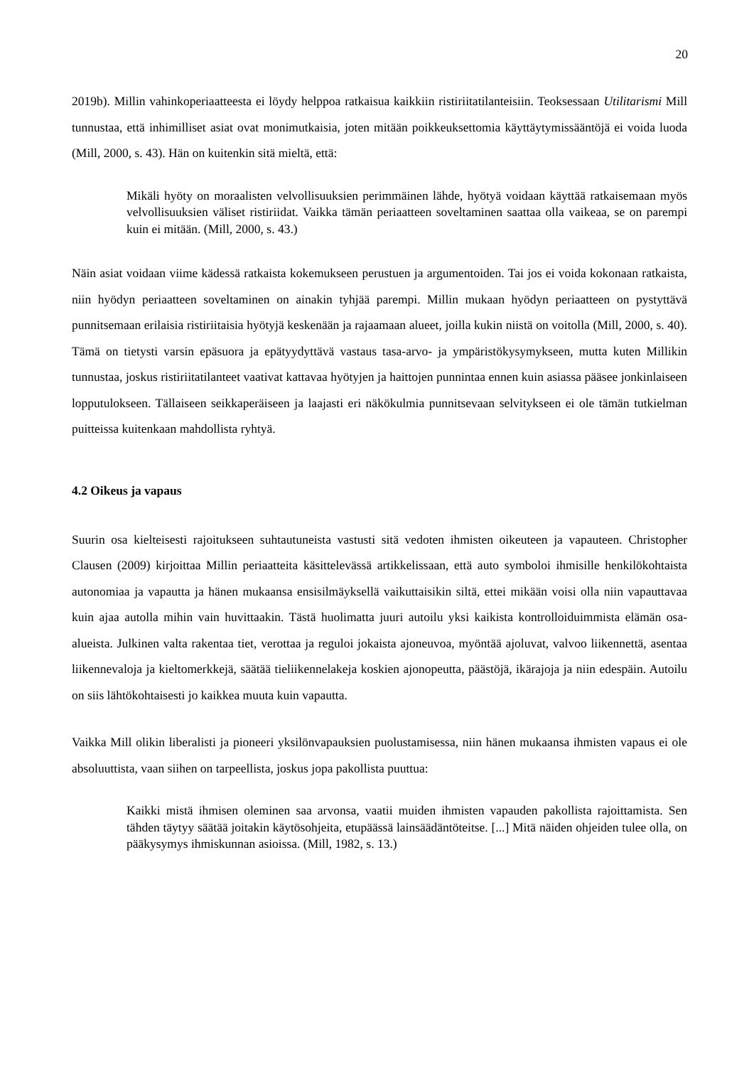20
2019b). Millin vahinkoperiaatteesta ei löydy helppoa ratkaisua kaikkiin ristiriitatilanteisiin. Teoksessaan Utilitarismi Mill tunnustaa, että inhimilliset asiat ovat monimutkaisia, joten mitään poikkeuksettomia käyttäytymissääntöjä ei voida luoda (Mill, 2000, s. 43). Hän on kuitenkin sitä mieltä, että:
Mikäli hyöty on moraalisten velvollisuuksien perimmäinen lähde, hyötyä voidaan käyttää ratkaisemaan myös velvollisuuksien väliset ristiriidat. Vaikka tämän periaatteen soveltaminen saattaa olla vaikeaa, se on parempi kuin ei mitään. (Mill, 2000, s. 43.)
Näin asiat voidaan viime kädessä ratkaista kokemukseen perustuen ja argumentoiden. Tai jos ei voida kokonaan ratkaista, niin hyödyn periaatteen soveltaminen on ainakin tyhjää parempi. Millin mukaan hyödyn periaatteen on pystyttävä punnitsemaan erilaisia ristiriitaisia hyötyjä keskenään ja rajaamaan alueet, joilla kukin niistä on voitolla (Mill, 2000, s. 40). Tämä on tietysti varsin epäsuora ja epätyydyttävä vastaus tasa-arvo- ja ympäristökysymykseen, mutta kuten Millikin tunnustaa, joskus ristiriitatilanteet vaativat kattavaa hyötyjen ja haittojen punnintaa ennen kuin asiassa pääsee jonkinlaiseen lopputulokseen. Tällaiseen seikkaperäiseen ja laajasti eri näkökulmia punnitsevaan selvitykseen ei ole tämän tutkielman puitteissa kuitenkaan mahdollista ryhtyä.
4.2 Oikeus ja vapaus
Suurin osa kielteisesti rajoitukseen suhtautuneista vastusti sitä vedoten ihmisten oikeuteen ja vapauteen. Christopher Clausen (2009) kirjoittaa Millin periaatteita käsittelevässä artikkelissaan, että auto symboloi ihmisille henkilökohtaista autonomiaa ja vapautta ja hänen mukaansa ensisilmäyksellä vaikuttaisikin siltä, ettei mikään voisi olla niin vapauttavaa kuin ajaa autolla mihin vain huvittaakin. Tästä huolimatta juuri autoilu yksi kaikista kontrolloiduimmista elämän osa-alueista. Julkinen valta rakentaa tiet, verottaa ja reguloi jokaista ajoneuvoa, myöntää ajoluvat, valvoo liikennettä, asentaa liikennevaloja ja kieltomerkkejä, säätää tieliikennelakeja koskien ajonopeutta, päästöjä, ikärajoja ja niin edespäin. Autoilu on siis lähtökohtaisesti jo kaikkea muuta kuin vapautta.
Vaikka Mill olikin liberalisti ja pioneeri yksilönvapauksien puolustamisessa, niin hänen mukaansa ihmisten vapaus ei ole absoluuttista, vaan siihen on tarpeellista, joskus jopa pakollista puuttua:
Kaikki mistä ihmisen oleminen saa arvonsa, vaatii muiden ihmisten vapauden pakollista rajoittamista. Sen tähden täytyy säätää joitakin käytösohjeita, etupäässä lainsäädäntöteitse. [...] Mitä näiden ohjeiden tulee olla, on pääkysymys ihmiskunnan asioissa. (Mill, 1982, s. 13.)